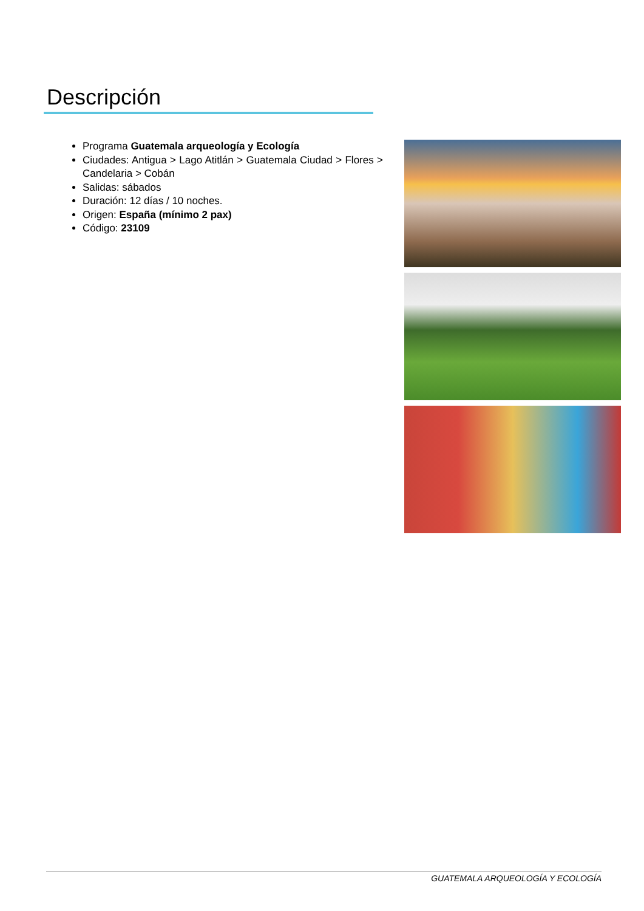Descripción
Programa Guatemala arqueología y Ecología
Ciudades: Antigua > Lago Atitlán > Guatemala Ciudad > Flores > Candelaria > Cobán
Salidas: sábados
Duración: 12 días / 10 noches.
Origen: España (mínimo 2 pax)
Código: 23109
GUATEMALA ARQUEOLOGÍA Y ECOLOGÍA